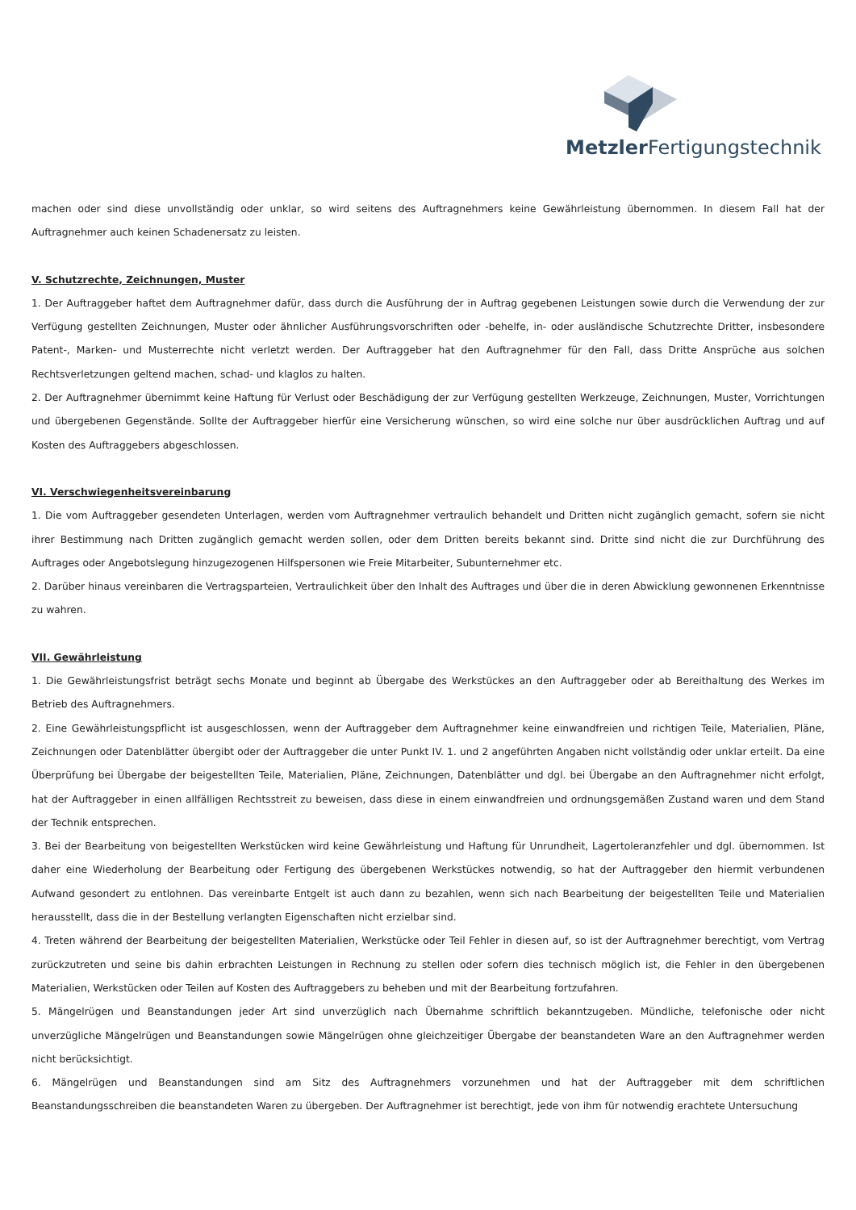Metzler Fertigungstechnik
machen oder sind diese unvollständig oder unklar, so wird seitens des Auftragnehmers keine Gewährleistung übernommen. In diesem Fall hat der Auftragnehmer auch keinen Schadenersatz zu leisten.
V. Schutzrechte, Zeichnungen, Muster
1. Der Auftraggeber haftet dem Auftragnehmer dafür, dass durch die Ausführung der in Auftrag gegebenen Leistungen sowie durch die Verwendung der zur Verfügung gestellten Zeichnungen, Muster oder ähnlicher Ausführungsvorschriften oder -behelfe, in- oder ausländische Schutzrechte Dritter, insbesondere Patent-, Marken- und Musterrechte nicht verletzt werden. Der Auftraggeber hat den Auftragnehmer für den Fall, dass Dritte Ansprüche aus solchen Rechtsverletzungen geltend machen, schad- und klaglos zu halten.
2. Der Auftragnehmer übernimmt keine Haftung für Verlust oder Beschädigung der zur Verfügung gestellten Werkzeuge, Zeichnungen, Muster, Vorrichtungen und übergebenen Gegenstände. Sollte der Auftraggeber hierfür eine Versicherung wünschen, so wird eine solche nur über ausdrücklichen Auftrag und auf Kosten des Auftraggebers abgeschlossen.
VI. Verschwiegenheitsvereinbarung
1. Die vom Auftraggeber gesendeten Unterlagen, werden vom Auftragnehmer vertraulich behandelt und Dritten nicht zugänglich gemacht, sofern sie nicht ihrer Bestimmung nach Dritten zugänglich gemacht werden sollen, oder dem Dritten bereits bekannt sind. Dritte sind nicht die zur Durchführung des Auftrages oder Angebotslegung hinzugezogenen Hilfspersonen wie Freie Mitarbeiter, Subunternehmer etc.
2. Darüber hinaus vereinbaren die Vertragsparteien, Vertraulichkeit über den Inhalt des Auftrages und über die in deren Abwicklung gewonnenen Erkenntnisse zu wahren.
VII. Gewährleistung
1. Die Gewährleistungsfrist beträgt sechs Monate und beginnt ab Übergabe des Werkstückes an den Auftraggeber oder ab Bereithaltung des Werkes im Betrieb des Auftragnehmers.
2. Eine Gewährleistungspflicht ist ausgeschlossen, wenn der Auftraggeber dem Auftragnehmer keine einwandfreien und richtigen Teile, Materialien, Pläne, Zeichnungen oder Datenblätter übergibt oder der Auftraggeber die unter Punkt IV. 1. und 2 angeführten Angaben nicht vollständig oder unklar erteilt. Da eine Überprüfung bei Übergabe der beigestellten Teile, Materialien, Pläne, Zeichnungen, Datenblätter und dgl. bei Übergabe an den Auftragnehmer nicht erfolgt, hat der Auftraggeber in einen allfälligen Rechtsstreit zu beweisen, dass diese in einem einwandfreien und ordnungsgemäßen Zustand waren und dem Stand der Technik entsprechen.
3. Bei der Bearbeitung von beigestellten Werkstücken wird keine Gewährleistung und Haftung für Unrundheit, Lagertoleranzfehler und dgl. übernommen. Ist daher eine Wiederholung der Bearbeitung oder Fertigung des übergebenen Werkstückes notwendig, so hat der Auftraggeber den hiermit verbundenen Aufwand gesondert zu entlohnen. Das vereinbarte Entgelt ist auch dann zu bezahlen, wenn sich nach Bearbeitung der beigestellten Teile und Materialien herausstellt, dass die in der Bestellung verlangten Eigenschaften nicht erzielbar sind.
4. Treten während der Bearbeitung der beigestellten Materialien, Werkstücke oder Teil Fehler in diesen auf, so ist der Auftragnehmer berechtigt, vom Vertrag zurückzutreten und seine bis dahin erbrachten Leistungen in Rechnung zu stellen oder sofern dies technisch möglich ist, die Fehler in den übergebenen Materialien, Werkstücken oder Teilen auf Kosten des Auftraggebers zu beheben und mit der Bearbeitung fortzufahren.
5. Mängelrügen und Beanstandungen jeder Art sind unverzüglich nach Übernahme schriftlich bekanntzugeben. Mündliche, telefonische oder nicht unverzügliche Mängelrügen und Beanstandungen sowie Mängelrügen ohne gleichzeitiger Übergabe der beanstandeten Ware an den Auftragnehmer werden nicht berücksichtigt.
6. Mängelrügen und Beanstandungen sind am Sitz des Auftragnehmers vorzunehmen und hat der Auftraggeber mit dem schriftlichen Beanstandungsschreiben die beanstandeten Waren zu übergeben. Der Auftragnehmer ist berechtigt, jede von ihm für notwendig erachtete Untersuchung